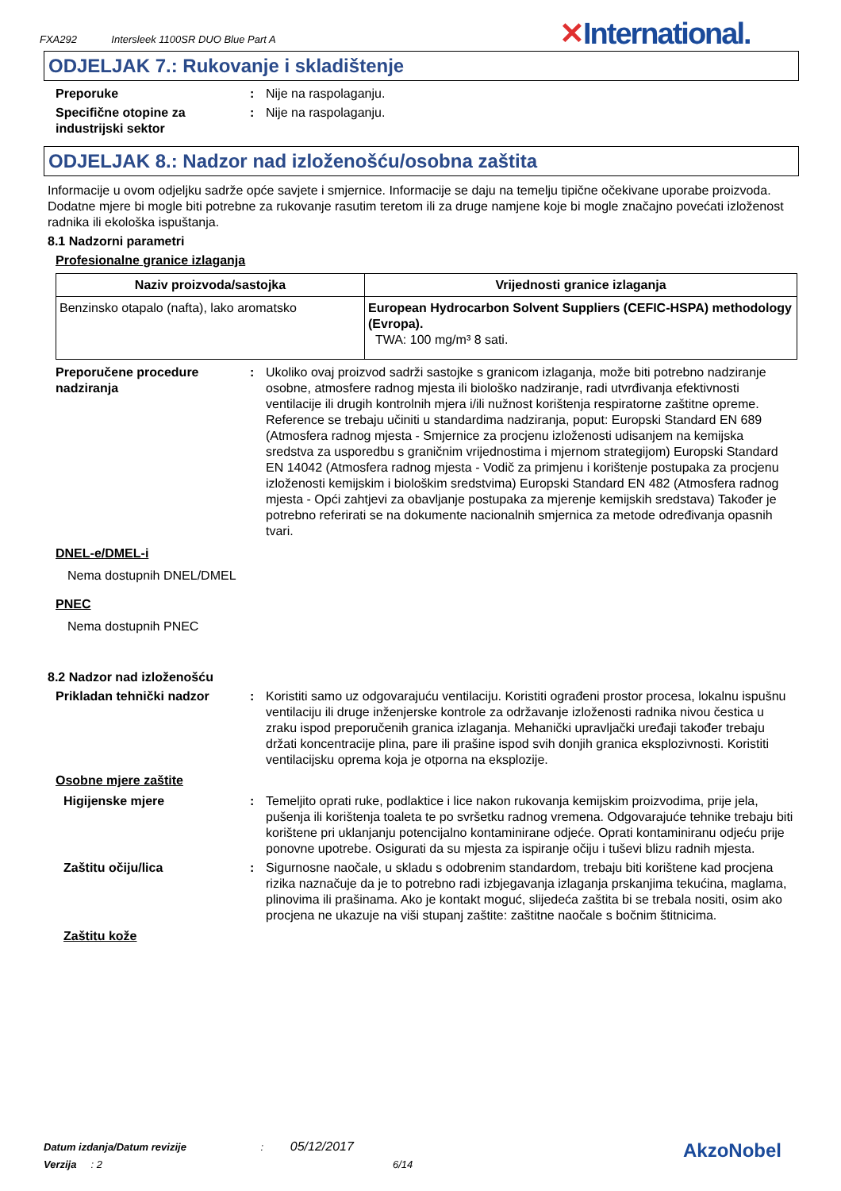FXA292 Intersleek 1100SR DUO Blue Part A
✕International.
ODJELJAK 7.: Rukovanje i skladištenje
Preporuke : Nije na raspolaganju.
Specifične otopine za industrijski sektor
: Nije na raspolaganju.
ODJELJAK 8.: Nadzor nad izloženošću/osobna zaštita
Informacije u ovom odjeljku sadrže opće savjete i smjernice. Informacije se daju na temelju tipične očekivane uporabe proizvoda. Dodatne mjere bi mogle biti potrebne za rukovanje rasutim teretom ili za druge namjene koje bi mogle značajno povećati izloženost radnika ili ekološka ispuštanja.
8.1 Nadzorni parametri
Profesionalne granice izlaganja
| Naziv proizvoda/sastojka | Vrijednosti granice izlaganja |
| --- | --- |
| Benzinsko otapalo (nafta), lako aromatsko | European Hydrocarbon Solvent Suppliers (CEFIC-HSPA) methodology (Evropa). TWA: 100 mg/m³ 8 sati. |
Preporučene procedure nadziranja
: Ukoliko ovaj proizvod sadrži sastojke s granicom izlaganja, može biti potrebno nadziranje osobne, atmosfere radnog mjesta ili biološko nadziranje, radi utvrđivanja efektivnosti ventilacije ili drugih kontrolnih mjera i/ili nužnost korištenja respiratorne zaštitne opreme. Reference se trebaju učiniti u standardima nadziranja, poput: Europski Standard EN 689 (Atmosfera radnog mjesta - Smjernice za procjenu izloženosti udisanjem na kemijska sredstva za usporedbu s graničnim vrijednostima i mjernom strategijom) Europski Standard EN 14042 (Atmosfera radnog mjesta - Vodič za primjenu i korištenje postupaka za procjenu izloženosti kemijskim i biološkim sredstvima) Europski Standard EN 482 (Atmosfera radnog mjesta - Opći zahtjevi za obavljanje postupaka za mjerenje kemijskih sredstava) Također je potrebno referirati se na dokumente nacionalnih smjernica za metode određivanja opasnih tvari.
DNEL-e/DMEL-i
Nema dostupnih DNEL/DMEL
PNEC
Nema dostupnih PNEC
8.2 Nadzor nad izloženošću
Prikladan tehnički nadzor : Koristiti samo uz odgovarajuću ventilaciju. Koristiti ograđeni prostor procesa, lokalnu ispušnu ventilaciju ili druge inženjerske kontrole za održavanje izloženosti radnika nivou čestica u zraku ispod preporučenih granica izlaganja. Mehanički upravljački uređaji također trebaju držati koncentracije plina, pare ili prašine ispod svih donjih granica eksplozivnosti. Koristiti ventilacijsku oprema koja je otporna na eksplozije.
Osobne mjere zaštite
Higijenske mjere : Temeljito oprati ruke, podlaktice i lice nakon rukovanja kemijskim proizvodima, prije jela, pušenja ili korištenja toaleta te po svršetku radnog vremena. Odgovarajuće tehnike trebaju biti korištene pri uklanjanju potencijalno kontaminirane odjeće. Oprati kontaminiranu odjeću prije ponovne upotrebe. Osigurati da su mjesta za ispiranje očiju i tuševi blizu radnih mjesta.
Zaštitu očiju/lica : Sigurnosne naočale, u skladu s odobrenim standardom, trebaju biti korištene kad procjena rizika naznačuje da je to potrebno radi izbjegavanja izlaganja prskanjima tekućina, maglama, plinovima ili prašinama. Ako je kontakt moguć, slijedeća zaštita bi se trebala nositi, osim ako procjena ne ukazuje na viši stupanj zaštite: zaštitne naočale s bočnim štitnicima.
Zaštitu kože
Datum izdanja/Datum revizije : 05/12/2017
Verzija : 2 6/14 AkzoNobel